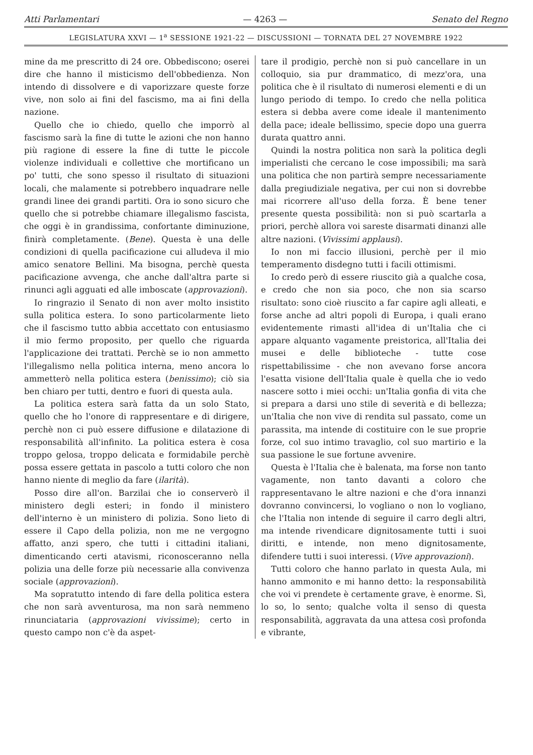Atti Parlamentari — 4263 — Senato del Regno
LEGISLATURA XXVI — 1<sup>a</sup> SESSIONE 1921-22 — DISCUSSIONI — TORNATA DEL 27 NOVEMBRE 1922
mine da me prescritto di 24 ore. Obbediscono; oserei dire che hanno il misticismo dell'obbedienza. Non intendo di dissolvere e di vaporizzare queste forze vive, non solo ai fini del fascismo, ma ai fini della nazione.
Quello che io chiedo, quello che imporrò al fascismo sarà la fine di tutte le azioni che non hanno più ragione di essere la fine di tutte le piccole violenze individuali e collettive che mortificano un po' tutti, che sono spesso il risultato di situazioni locali, che malamente si potrebbero inquadrare nelle grandi linee dei grandi partiti. Ora io sono sicuro che quello che si potrebbe chiamare illegalismo fascista, che oggi è in grandissima, confortante diminuzione, finirà completamente. (Bene). Questa è una delle condizioni di quella pacificazione cui alludeva il mio amico senatore Bellini. Ma bisogna, perchè questa pacificazione avvenga, che anche dall'altra parte si rinunci agli agguati ed alle imboscate (approvazioni).
Io ringrazio il Senato di non aver molto insistito sulla politica estera. Io sono particolarmente lieto che il fascismo tutto abbia accettato con entusiasmo il mio fermo proposito, per quello che riguarda l'applicazione dei trattati. Perchè se io non ammetto l'illegalismo nella politica interna, meno ancora lo ammetterò nella politica estera (benissimo); ciò sia ben chiaro per tutti, dentro e fuori di questa aula.
La politica estera sarà fatta da un solo Stato, quello che ho l'onore di rappresentare e di dirigere, perchè non ci può essere diffusione e dilatazione di responsabilità all'infinito. La politica estera è cosa troppo gelosa, troppo delicata e formidabile perchè possa essere gettata in pascolo a tutti coloro che non hanno niente di meglio da fare (ilarità).
Posso dire all'on. Barzilai che io conserverò il ministero degli esteri; in fondo il ministero dell'interno è un ministero di polizia. Sono lieto di essere il Capo della polizia, non me ne vergogno affatto, anzi spero, che tutti i cittadini italiani, dimenticando certi atavismi, riconosceranno nella polizia una delle forze più necessarie alla convivenza sociale (approvazioni).
Ma sopratutto intendo di fare della politica estera che non sarà avventurosa, ma non sarà nemmeno rinunciataria (approvazioni vivissime); certo in questo campo non c'è da aspet-
tare il prodigio, perchè non si può cancellare in un colloquio, sia pur drammatico, di mezz'ora, una politica che è il risultato di numerosi elementi e di un lungo periodo di tempo. Io credo che nella politica estera si debba avere come ideale il mantenimento della pace; ideale bellissimo, specie dopo una guerra durata quattro anni.
Quindi la nostra politica non sarà la politica degli imperialisti che cercano le cose impossibili; ma sarà una politica che non partirà sempre necessariamente dalla pregiudiziale negativa, per cui non si dovrebbe mai ricorrere all'uso della forza. È bene tener presente questa possibilità: non si può scartarla a priori, perchè allora voi sareste disarmati dinanzi alle altre nazioni. (Vivissimi applausi).
Io non mi faccio illusioni, perchè per il mio temperamento disdegno tutti i facili ottimismi.
Io credo però di essere riuscito già a qualche cosa, e credo che non sia poco, che non sia scarso risultato: sono cioè riuscito a far capire agli alleati, e forse anche ad altri popoli di Europa, i quali erano evidentemente rimasti all'idea di un'Italia che ci appare alquanto vagamente preistorica, all'Italia dei musei e delle biblioteche - tutte cose rispettabilissime - che non avevano forse ancora l'esatta visione dell'Italia quale è quella che io vedo nascere sotto i miei occhi: un'Italia gonfia di vita che si prepara a darsi uno stile di severità e di bellezza; un'Italia che non vive di rendita sul passato, come un parassita, ma intende di costituire con le sue proprie forze, col suo intimo travaglio, col suo martirio e la sua passione le sue fortune avvenire.
Questa è l'Italia che è balenata, ma forse non tanto vagamente, non tanto davanti a coloro che rappresentavano le altre nazioni e che d'ora innanzi dovranno convincersi, lo vogliano o non lo vogliano, che l'Italia non intende di seguire il carro degli altri, ma intende rivendicare dignitosamente tutti i suoi diritti, e intende, non meno dignitosamente, difendere tutti i suoi interessi. (Vive approvazioni).
Tutti coloro che hanno parlato in questa Aula, mi hanno ammonito e mi hanno detto: la responsabilità che voi vi prendete è certamente grave, è enorme. Sì, lo so, lo sento; qualche volta il senso di questa responsabilità, aggravata da una attesa così profonda e vibrante,